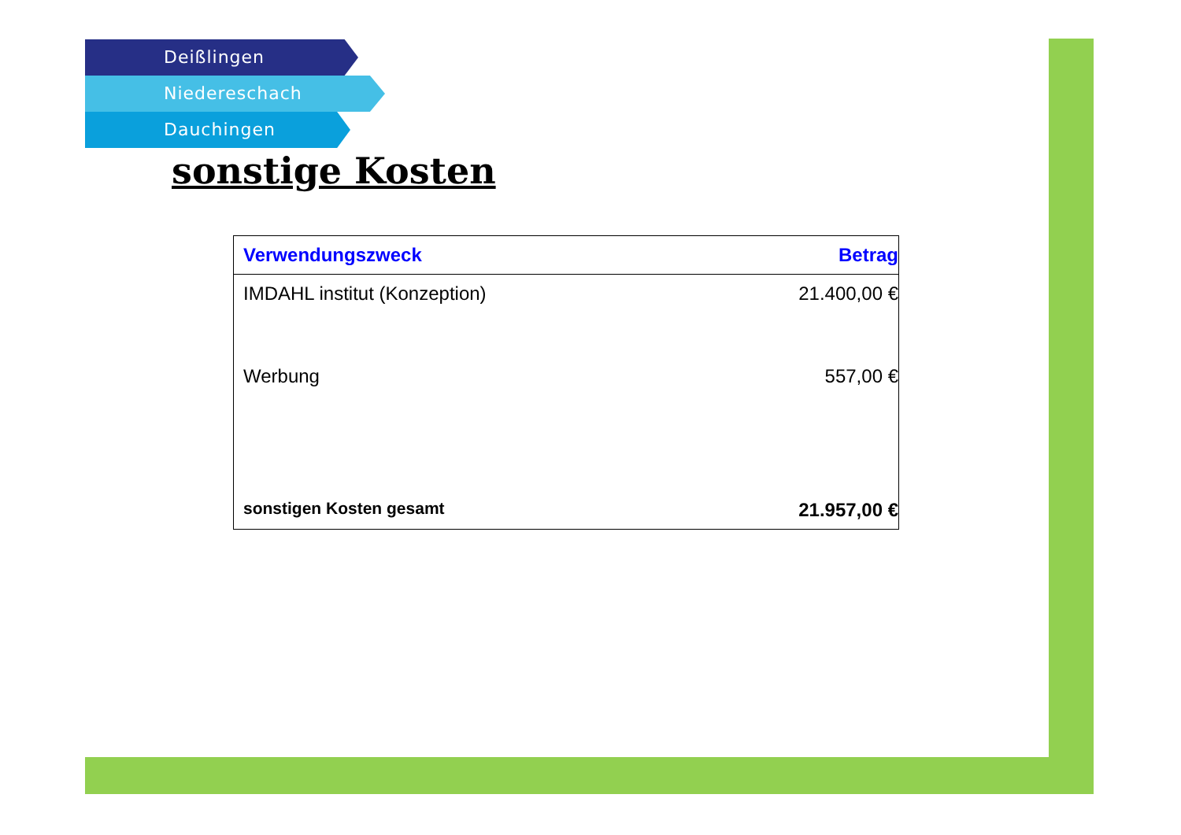Deißlingen
Niedereschach
Dauchingen
sonstige Kosten
| Verwendungszweck | Betrag |
| --- | --- |
| IMDAHL institut (Konzeption) | 21.400,00 € |
| Werbung | 557,00 € |
| sonstigen Kosten gesamt | 21.957,00 € |